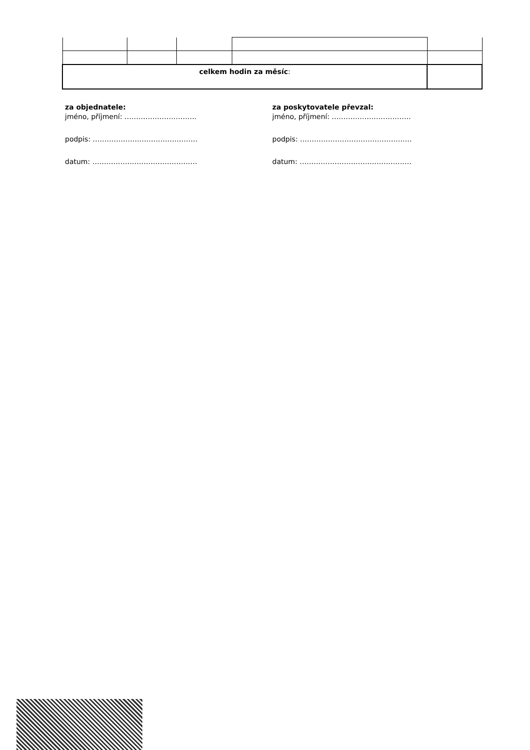| celkem hodin za měsíc : | | | | |
za objednatele:
jméno, příjmení: ………………………….
podpis: ………………………………………
datum: ………………………………………
za poskytovatele převzal:
jméno, příjmení: …………………………….
podpis: …………………………………………
datum: …………………………………………